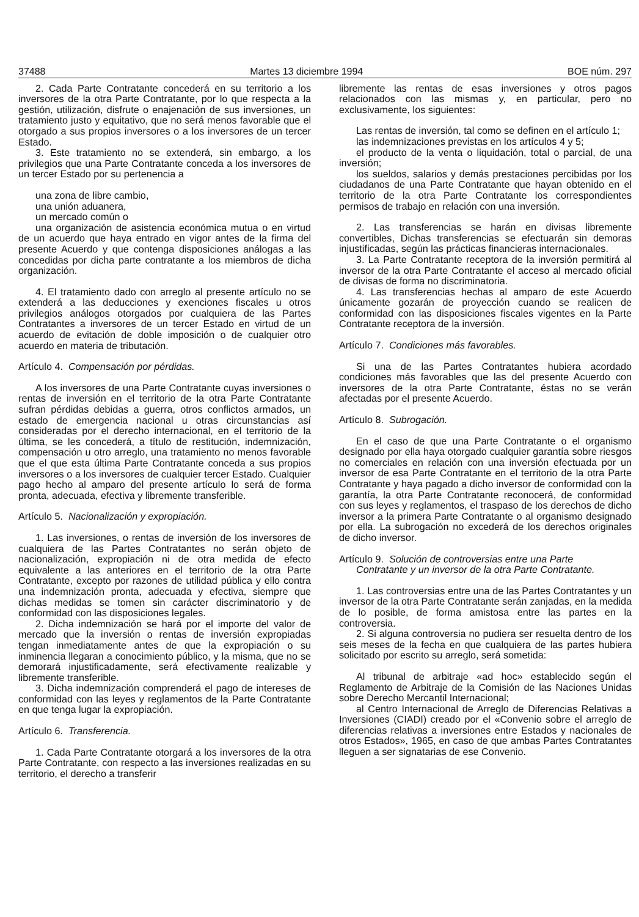37488 Martes 13 diciembre 1994 BOE núm. 297
2. Cada Parte Contratante concederá en su territorio a los inversores de la otra Parte Contratante, por lo que respecta a la gestión, utilización, disfrute o enajenación de sus inversiones, un tratamiento justo y equitativo, que no será menos favorable que el otorgado a sus propios inversores o a los inversores de un tercer Estado.
3. Este tratamiento no se extenderá, sin embargo, a los privilegios que una Parte Contratante conceda a los inversores de un tercer Estado por su pertenencia a
una zona de libre cambio,
una unión aduanera,
un mercado común o
una organización de asistencia económica mutua o en virtud de un acuerdo que haya entrado en vigor antes de la firma del presente Acuerdo y que contenga disposiciones análogas a las concedidas por dicha parte contratante a los miembros de dicha organización.
4. El tratamiento dado con arreglo al presente artículo no se extenderá a las deducciones y exenciones fiscales u otros privilegios análogos otorgados por cualquiera de las Partes Contratantes a inversores de un tercer Estado en virtud de un acuerdo de evitación de doble imposición o de cualquier otro acuerdo en materia de tributación.
Artículo 4. Compensación por pérdidas.
A los inversores de una Parte Contratante cuyas inversiones o rentas de inversión en el territorio de la otra Parte Contratante sufran pérdidas debidas a guerra, otros conflictos armados, un estado de emergencia nacional u otras circunstancias así consideradas por el derecho internacional, en el territorio de la última, se les concederá, a título de restitución, indemnización, compensación u otro arreglo, una tratamiento no menos favorable que el que esta última Parte Contratante conceda a sus propios inversores o a los inversores de cualquier tercer Estado. Cualquier pago hecho al amparo del presente artículo lo será de forma pronta, adecuada, efectiva y libremente transferible.
Artículo 5. Nacionalización y expropiación.
1. Las inversiones, o rentas de inversión de los inversores de cualquiera de las Partes Contratantes no serán objeto de nacionalización, expropiación ni de otra medida de efecto equivalente a las anteriores en el territorio de la otra Parte Contratante, excepto por razones de utilidad pública y ello contra una indemnización pronta, adecuada y efectiva, siempre que dichas medidas se tomen sin carácter discriminatorio y de conformidad con las disposiciones legales.
2. Dicha indemnización se hará por el importe del valor de mercado que la inversión o rentas de inversión expropiadas tengan inmediatamente antes de que la expropiación o su inminencia llegaran a conocimiento público, y la misma, que no se demorará injustificadamente, será efectivamente realizable y libremente transferible.
3. Dicha indemnización comprenderá el pago de intereses de conformidad con las leyes y reglamentos de la Parte Contratante en que tenga lugar la expropiación.
Artículo 6. Transferencia.
1. Cada Parte Contratante otorgará a los inversores de la otra Parte Contratante, con respecto a las inversiones realizadas en su territorio, el derecho a transferir
libremente las rentas de esas inversiones y otros pagos relacionados con las mismas y, en particular, pero no exclusivamente, los siguientes:
Las rentas de inversión, tal como se definen en el artículo 1;
las indemnizaciones previstas en los artículos 4 y 5;
el producto de la venta o liquidación, total o parcial, de una inversión;
los sueldos, salarios y demás prestaciones percibidas por los ciudadanos de una Parte Contratante que hayan obtenido en el territorio de la otra Parte Contratante los correspondientes permisos de trabajo en relación con una inversión.
2. Las transferencias se harán en divisas libremente convertibles, Dichas transferencias se efectuarán sin demoras injustificadas, según las prácticas financieras internacionales.
3. La Parte Contratante receptora de la inversión permitirá al inversor de la otra Parte Contratante el acceso al mercado oficial de divisas de forma no discriminatoria.
4. Las transferencias hechas al amparo de este Acuerdo únicamente gozarán de proyección cuando se realicen de conformidad con las disposiciones fiscales vigentes en la Parte Contratante receptora de la inversión.
Artículo 7. Condiciones más favorables.
Si una de las Partes Contratantes hubiera acordado condiciones más favorables que las del presente Acuerdo con inversores de la otra Parte Contratante, éstas no se verán afectadas por el presente Acuerdo.
Artículo 8. Subrogación.
En el caso de que una Parte Contratante o el organismo designado por ella haya otorgado cualquier garantía sobre riesgos no comerciales en relación con una inversión efectuada por un inversor de esa Parte Contratante en el territorio de la otra Parte Contratante y haya pagado a dicho inversor de conformidad con la garantía, la otra Parte Contratante reconocerá, de conformidad con sus leyes y reglamentos, el traspaso de los derechos de dicho inversor a la primera Parte Contratante o al organismo designado por ella. La subrogación no excederá de los derechos originales de dicho inversor.
Artículo 9. Solución de controversias entre una Parte
Contratante y un inversor de la otra Parte Contratante.
1. Las controversias entre una de las Partes Contratantes y un inversor de la otra Parte Contratante serán zanjadas, en la medida de lo posible, de forma amistosa entre las partes en la controversia.
2. Si alguna controversia no pudiera ser resuelta dentro de los seis meses de la fecha en que cualquiera de las partes hubiera solicitado por escrito su arreglo, será sometida:
Al tribunal de arbitraje «ad hoc» establecido según el Reglamento de Arbitraje de la Comisión de las Naciones Unidas sobre Derecho Mercantil Internacional;
al Centro Internacional de Arreglo de Diferencias Relativas a Inversiones (CIADI) creado por el «Convenio sobre el arreglo de diferencias relativas a inversiones entre Estados y nacionales de otros Estados», 1965, en caso de que ambas Partes Contratantes lleguen a ser signatarias de ese Convenio.